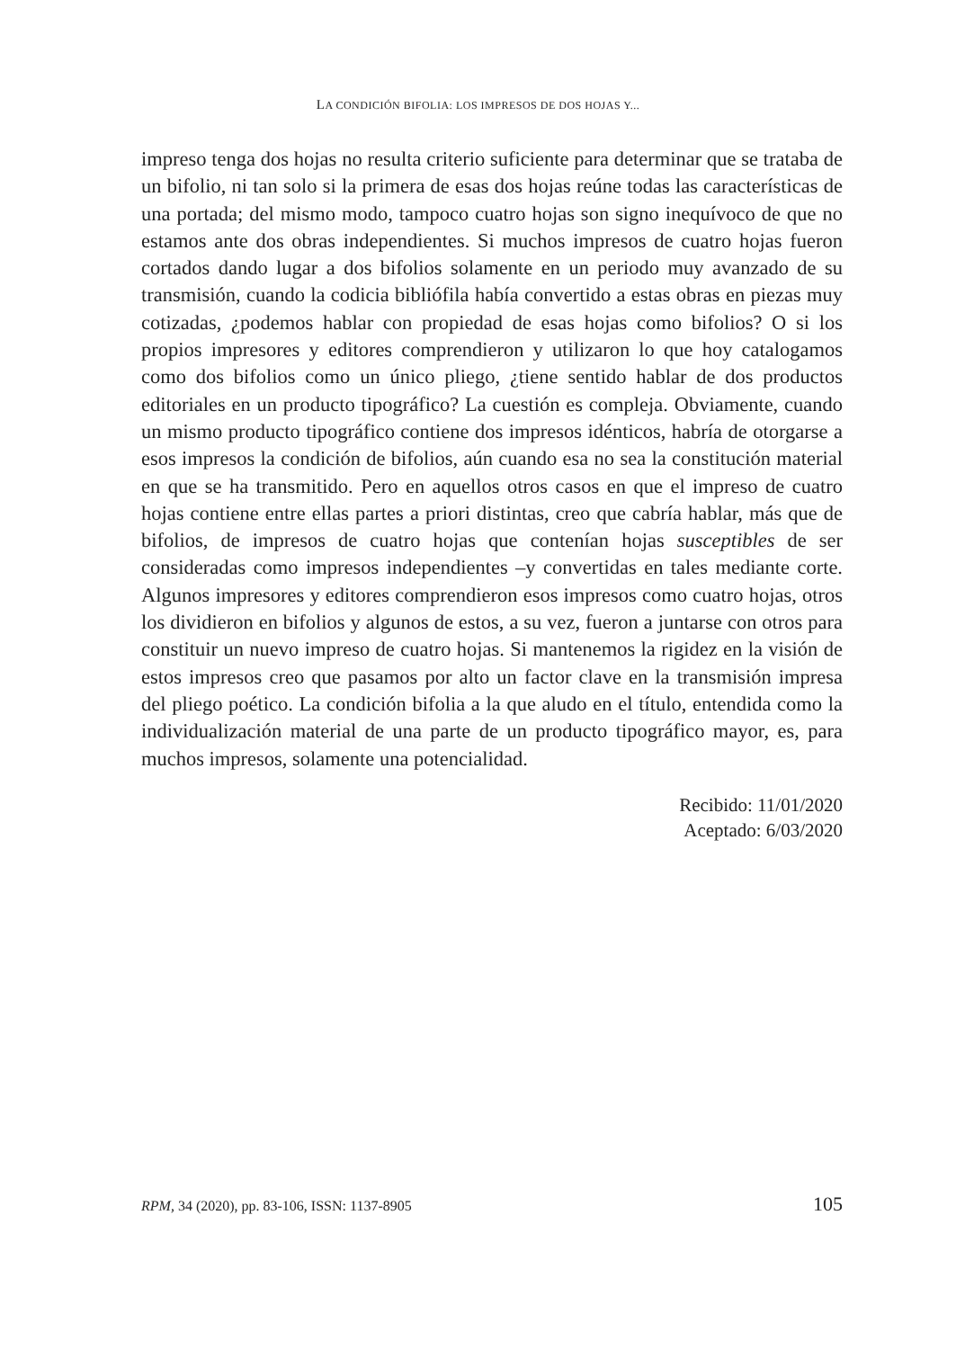LA CONDICIÓN BIFOLIA: LOS IMPRESOS DE DOS HOJAS Y...
impreso tenga dos hojas no resulta criterio suficiente para determinar que se trataba de un bifolio, ni tan solo si la primera de esas dos hojas reúne todas las características de una portada; del mismo modo, tampoco cuatro hojas son signo inequívoco de que no estamos ante dos obras independientes. Si muchos impresos de cuatro hojas fueron cortados dando lugar a dos bifolios solamente en un periodo muy avanzado de su transmisión, cuando la codicia bibliófila había convertido a estas obras en piezas muy cotizadas, ¿podemos hablar con propiedad de esas hojas como bifolios? O si los propios impresores y editores comprendieron y utilizaron lo que hoy catalogamos como dos bifolios como un único pliego, ¿tiene sentido hablar de dos productos editoriales en un producto tipográfico? La cuestión es compleja. Obviamente, cuando un mismo producto tipográfico contiene dos impresos idénticos, habría de otorgarse a esos impresos la condición de bifolios, aún cuando esa no sea la constitución material en que se ha transmitido. Pero en aquellos otros casos en que el impreso de cuatro hojas contiene entre ellas partes a priori distintas, creo que cabría hablar, más que de bifolios, de impresos de cuatro hojas que contenían hojas susceptibles de ser consideradas como impresos independientes –y convertidas en tales mediante corte. Algunos impresores y editores comprendieron esos impresos como cuatro hojas, otros los dividieron en bifolios y algunos de estos, a su vez, fueron a juntarse con otros para constituir un nuevo impreso de cuatro hojas. Si mantenemos la rigidez en la visión de estos impresos creo que pasamos por alto un factor clave en la transmisión impresa del pliego poético. La condición bifolia a la que aludo en el título, entendida como la individualización material de una parte de un producto tipográfico mayor, es, para muchos impresos, solamente una potencialidad.
Recibido: 11/01/2020
Aceptado: 6/03/2020
RPM, 34 (2020), pp. 83-106, ISSN: 1137-8905 105